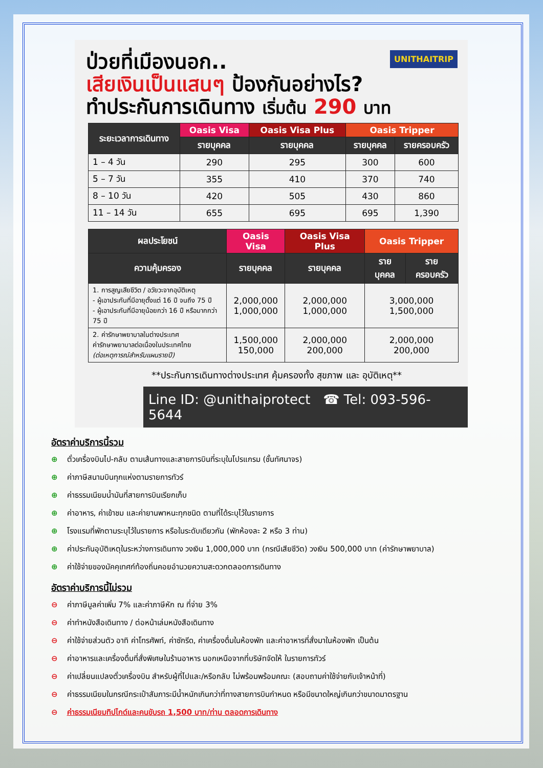UNITHAITRIP
ป่วยที่เมืองนอก..
เสียเงินเป็นแสนๆ ป้องกันอย่างไร?
ทำประกันการเดินทาง เริ่มต้น 290 บาท
| ระยะเวลาการเดินทาง | Oasis Visa | Oasis Visa Plus | Oasis Tripper | |
| --- | --- | --- | --- | --- |
| | รายบุคคล | รายบุคคล | รายบุคคล | รายครอบครัว |
| 1 – 4 วัน | 290 | 295 | 300 | 600 |
| 5 – 7 วัน | 355 | 410 | 370 | 740 |
| 8 – 10 วัน | 420 | 505 | 430 | 860 |
| 11 – 14 วัน | 655 | 695 | 695 | 1,390 |
| ผลประโยชน์ | Oasis Visa | Oasis Visa Plus | Oasis Tripper | |
| --- | --- | --- | --- | --- |
| ความคุ้มครอง | รายบุคคล | รายบุคคล | รายบุคคล | รายครอบครัว |
| 1. การสูญเสียชีวิต / อวัยวะจากอุบัติเหตุ - ผู้เอาประกันที่มีอายุตั้งแต่ 16 ปี จนถึง 75 ปี - ผู้เอาประกันที่มีอายุน้อยกว่า 16 ปี หรือมากกว่า 75 ปี | 2,000,000 1,000,000 | 2,000,000 1,000,000 | 3,000,000 1,500,000 | |
| 2. ค่ารักษาพยาบาลในต่างประเทศ ค่ารักษาพยาบาลต่อเนื่องในประเทศไทย (ต่อเหตุการณ์สำหรับแผนรายปี) | 1,500,000 150,000 | 2,000,000 200,000 | 2,000,000 200,000 | |
**ประกันการเดินทางต่างประเทศ คุ้มครองทั้ง สุขภาพ และ อุบัติเหตุ**
Line ID: @unithaiprotect ☎ Tel: 093-596-5644
อัตราค่าบริการนี้รวม
⊕ ตั๋วเครื่องบินไป-กลับ ตามเส้นทางและสายการบินที่ระบุในโปรแกรม (ชั้นทัศนาจร)
⊕ ค่าภาษีสนามบินทุกแห่งตามรายการทัวร์
⊕ ค่าธรรมเนียมน้ำมันที่สายการบินเรียกเก็บ
⊕ ค่าอาหาร, ค่าเข้าชม และค่ายานพาหนะทุกชนิด ตามที่ได้ระบุไว้ในรายการ
⊕ โรงแรมที่พักตามระบุไว้ในรายการ หรือในระดับเดียวกัน (พักห้องละ 2 หรือ 3 ท่าน)
⊕ ค่าประกันอุบัติเหตุในระหว่างการเดินทาง วงเงิน 1,000,000 บาท (กรณีเสียชีวิต) วงเงิน 500,000 บาท (ค่ารักษาพยาบาล)
⊕ ค่าใช้จ่ายของมัคคุเทศก์ท้องถิ่นคอยอำนวยความสะดวกตลอดการเดินทาง
อัตราค่าบริการนี้ไม่รวม
⊖ ค่าภาษีมูลค่าเพิ่ม 7% และค่าภาษีหัก ณ ที่จ่าย 3%
⊖ ค่าทำหนังสือเดินทาง / ต่อหน้าเล่มหนังสือเดินทาง
⊖ ค่าใช้จ่ายส่วนตัว อาทิ ค่าโทรศัพท์, ค่าซักรีด, ค่าเครื่องดื่มในห้องพัก และค่าอาหารที่สั่งมาในห้องพัก เป็นต้น
⊖ ค่าอาหารและเครื่องดื่มที่สั่งพิเศษในร้านอาหาร นอกเหนือจากที่บริษัทจัดให้ ในรายการทัวร์
⊖ ค่าเปลี่ยนแปลงตั๋วเครื่องบิน สำหรับผู้ที่ไปและ/หรือกลับ ไม่พร้อมพร้อมคณะ (สอบถามค่าใช้จ่ายกับเจ้าหน้าที่)
⊖ ค่าธรรมเนียมในกรณีกระเป๋าสัมภาระมีน้ำหนักเกินกว่าที่ทางสายการบินกำหนด หรือมีขนาดใหญ่เกินกว่าขนาดมาตรฐาน
⊖ ค่าธรรมเนียมทิปไกด์และคนขับรถ 1,500 บาท/ท่าน ตลอดการเดินทาง